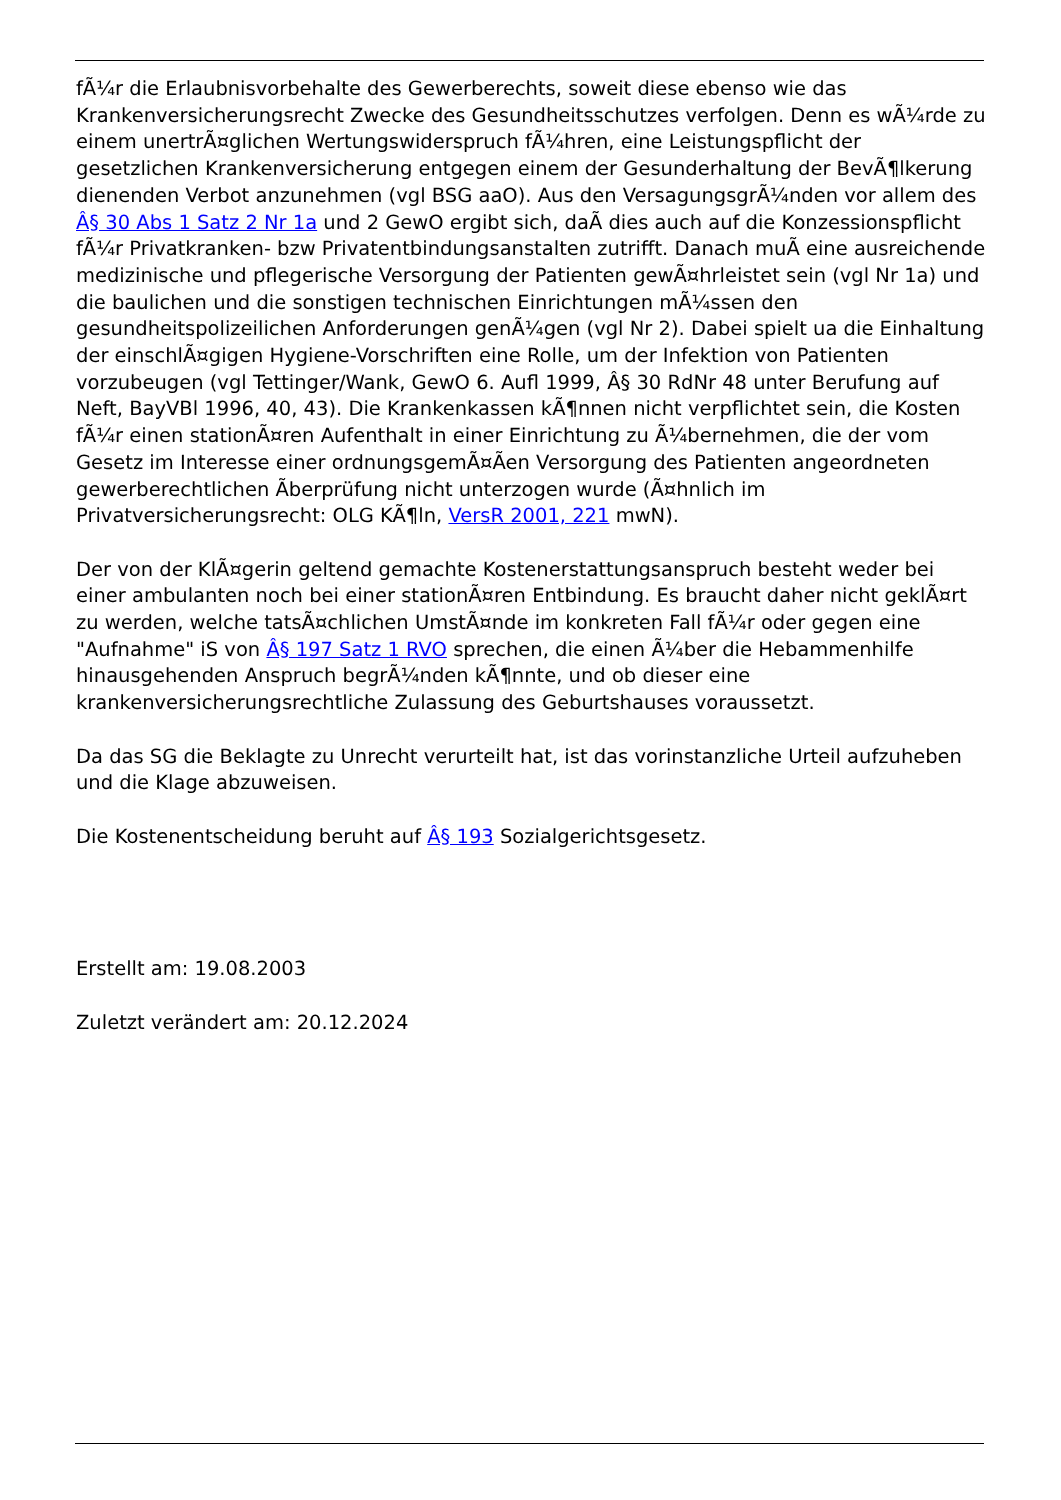fÃ¼r die Erlaubnisvorbehalte des Gewerberechts, soweit diese ebenso wie das Krankenversicherungsrecht Zwecke des Gesundheitsschutzes verfolgen. Denn es wÃ¼rde zu einem unertrÃ¤glichen Wertungswiderspruch fÃ¼hren, eine Leistungspflicht der gesetzlichen Krankenversicherung entgegen einem der Gesunderhaltung der BevÃ¶lkerung dienenden Verbot anzunehmen (vgl BSG aaO). Aus den VersagungsgrÃ¼nden vor allem des Â§ 30 Abs 1 Satz 2 Nr 1a und 2 GewO ergibt sich, daÃ dies auch auf die Konzessionspflicht fÃ¼r Privatkranken- bzw Privatentbindungsanstalten zutrifft. Danach muÃ eine ausreichende medizinische und pflegerische Versorgung der Patienten gewÃ¤hrleistet sein (vgl Nr 1a) und die baulichen und die sonstigen technischen Einrichtungen mÃ¼ssen den gesundheitspolizeilichen Anforderungen genÃ¼gen (vgl Nr 2). Dabei spielt ua die Einhaltung der einschlÃ¤gigen Hygiene-Vorschriften eine Rolle, um der Infektion von Patienten vorzubeugen (vgl Tettinger/Wank, GewO 6. Aufl 1999, Â§ 30 RdNr 48 unter Berufung auf Neft, BayVBl 1996, 40, 43). Die Krankenkassen kÃ¶nnen nicht verpflichtet sein, die Kosten fÃ¼r einen stationÃ¤ren Aufenthalt in einer Einrichtung zu Ã¼bernehmen, die der vom Gesetz im Interesse einer ordnungsgemÃ¤Ãen Versorgung des Patienten angeordneten gewerberechtlichen Ãberprüfung nicht unterzogen wurde (Ã¤hnlich im Privatversicherungsrecht: OLG KÃ¶ln, VersR 2001, 221 mwN).
Der von der KlÃ¤gerin geltend gemachte Kostenerstattungsanspruch besteht weder bei einer ambulanten noch bei einer stationÃ¤ren Entbindung. Es braucht daher nicht geklÃ¤rt zu werden, welche tatsÃ¤chlichen UmstÃ¤nde im konkreten Fall fÃ¼r oder gegen eine "Aufnahme" iS von Â§ 197 Satz 1 RVO sprechen, die einen Ã¼ber die Hebammenhilfe hinausgehenden Anspruch begrÃ¼nden kÃ¶nnte, und ob dieser eine krankenversicherungsrechtliche Zulassung des Geburtshauses voraussetzt.
Da das SG die Beklagte zu Unrecht verurteilt hat, ist das vorinstanzliche Urteil aufzuheben und die Klage abzuweisen.
Die Kostenentscheidung beruht auf Â§ 193 Sozialgerichtsgesetz.
Erstellt am: 19.08.2003
Zuletzt verändert am: 20.12.2024